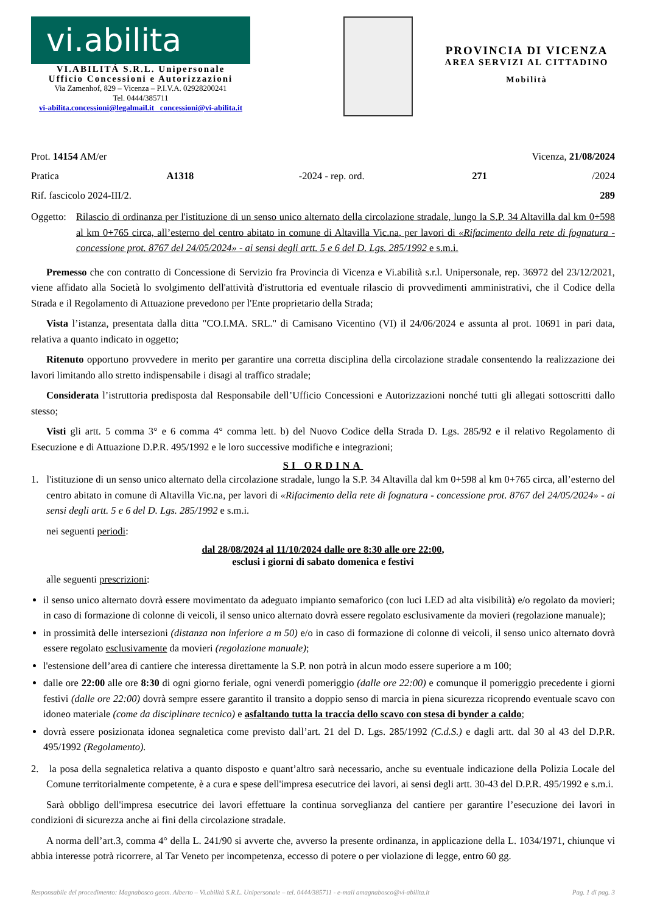vi.abilita
VI.ABILITÁ S.R.L. Unipersonale
Ufficio Concessioni e Autorizzazioni
Via Zamenhof, 829 – Vicenza – P.I.V.A. 02928200241
Tel. 0444/385711
vi-abilita.concessioni@legalmail.it concessioni@vi-abilita.it
PROVINCIA DI VICENZA
AREA SERVIZI AL CITTADINO
Mobilità
Prot. 14154 AM/er Vicenza, 21/08/2024
Pratica A1318 -2024 - rep. ord. 271 /2024
Rif. fascicolo 2024-III/2. 289
Oggetto: Rilascio di ordinanza per l'istituzione di un senso unico alternato della circolazione stradale, lungo la S.P. 34 Altavilla dal km 0+598 al km 0+765 circa, all’esterno del centro abitato in comune di Altavilla Vic.na, per lavori di «Rifacimento della rete di fognatura - concessione prot. 8767 del 24/05/2024» - ai sensi degli artt. 5 e 6 del D. Lgs. 285/1992 e s.m.i.
Premesso che con contratto di Concessione di Servizio fra Provincia di Vicenza e Vi.abilità s.r.l. Unipersonale, rep. 36972 del 23/12/2021, viene affidato alla Società lo svolgimento dell'attività d'istruttoria ed eventuale rilascio di provvedimenti amministrativi, che il Codice della Strada e il Regolamento di Attuazione prevedono per l'Ente proprietario della Strada;
Vista l’istanza, presentata dalla ditta "CO.I.MA. SRL." di Camisano Vicentino (VI) il 24/06/2024 e assunta al prot. 10691 in pari data, relativa a quanto indicato in oggetto;
Ritenuto opportuno provvedere in merito per garantire una corretta disciplina della circolazione stradale consentendo la realizzazione dei lavori limitando allo stretto indispensabile i disagi al traffico stradale;
Considerata l’istruttoria predisposta dal Responsabile dell’Ufficio Concessioni e Autorizzazioni nonché tutti gli allegati sottoscritti dallo stesso;
Visti gli artt. 5 comma 3° e 6 comma 4° comma lett. b) del Nuovo Codice della Strada D. Lgs. 285/92 e il relativo Regolamento di Esecuzione e di Attuazione D.P.R. 495/1992 e le loro successive modifiche e integrazioni;
SI ORDINA
1. l'istituzione di un senso unico alternato della circolazione stradale, lungo la S.P. 34 Altavilla dal km 0+598 al km 0+765 circa, all’esterno del centro abitato in comune di Altavilla Vic.na, per lavori di «Rifacimento della rete di fognatura - concessione prot. 8767 del 24/05/2024» - ai sensi degli artt. 5 e 6 del D. Lgs. 285/1992 e s.m.i.
nei seguenti periodi:
dal 28/08/2024 al 11/10/2024 dalle ore 8:30 alle ore 22:00,
esclusi i giorni di sabato domenica e festivi
alle seguenti prescrizioni:
il senso unico alternato dovrà essere movimentato da adeguato impianto semaforico (con luci LED ad alta visibilità) e/o regolato da movieri; in caso di formazione di colonne di veicoli, il senso unico alternato dovrà essere regolato esclusivamente da movieri (regolazione manuale);
in prossimità delle intersezioni (distanza non inferiore a m 50) e/o in caso di formazione di colonne di veicoli, il senso unico alternato dovrà essere regolato esclusivamente da movieri (regolazione manuale);
l'estensione dell’area di cantiere che interessa direttamente la S.P. non potrà in alcun modo essere superiore a m 100;
dalle ore 22:00 alle ore 8:30 di ogni giorno feriale, ogni venerdì pomeriggio (dalle ore 22:00) e comunque il pomeriggio precedente i giorni festivi (dalle ore 22:00) dovrà sempre essere garantito il transito a doppio senso di marcia in piena sicurezza ricoprendo eventuale scavo con idoneo materiale (come da disciplinare tecnico) e asfaltando tutta la traccia dello scavo con stesa di bynder a caldo;
dovrà essere posizionata idonea segnaletica come previsto dall’art. 21 del D. Lgs. 285/1992 (C.d.S.) e dagli artt. dal 30 al 43 del D.P.R. 495/1992 (Regolamento).
2. la posa della segnaletica relativa a quanto disposto e quant’altro sarà necessario, anche su eventuale indicazione della Polizia Locale del Comune territorialmente competente, è a cura e spese dell'impresa esecutrice dei lavori, ai sensi degli artt. 30-43 del D.P.R. 495/1992 e s.m.i.
Sarà obbligo dell'impresa esecutrice dei lavori effettuare la continua sorveglianza del cantiere per garantire l’esecuzione dei lavori in condizioni di sicurezza anche ai fini della circolazione stradale.
A norma dell’art.3, comma 4° della L. 241/90 si avverte che, avverso la presente ordinanza, in applicazione della L. 1034/1971, chiunque vi abbia interesse potrà ricorrere, al Tar Veneto per incompetenza, eccesso di potere o per violazione di legge, entro 60 gg.
Responsabile del procedimento: Magnabosco geom. Alberto – Vi.abilità S.R.L. Unipersonale – tel. 0444/385711 - e-mail amagnabosco@vi-abilita.it Pag. 1 di pag. 3